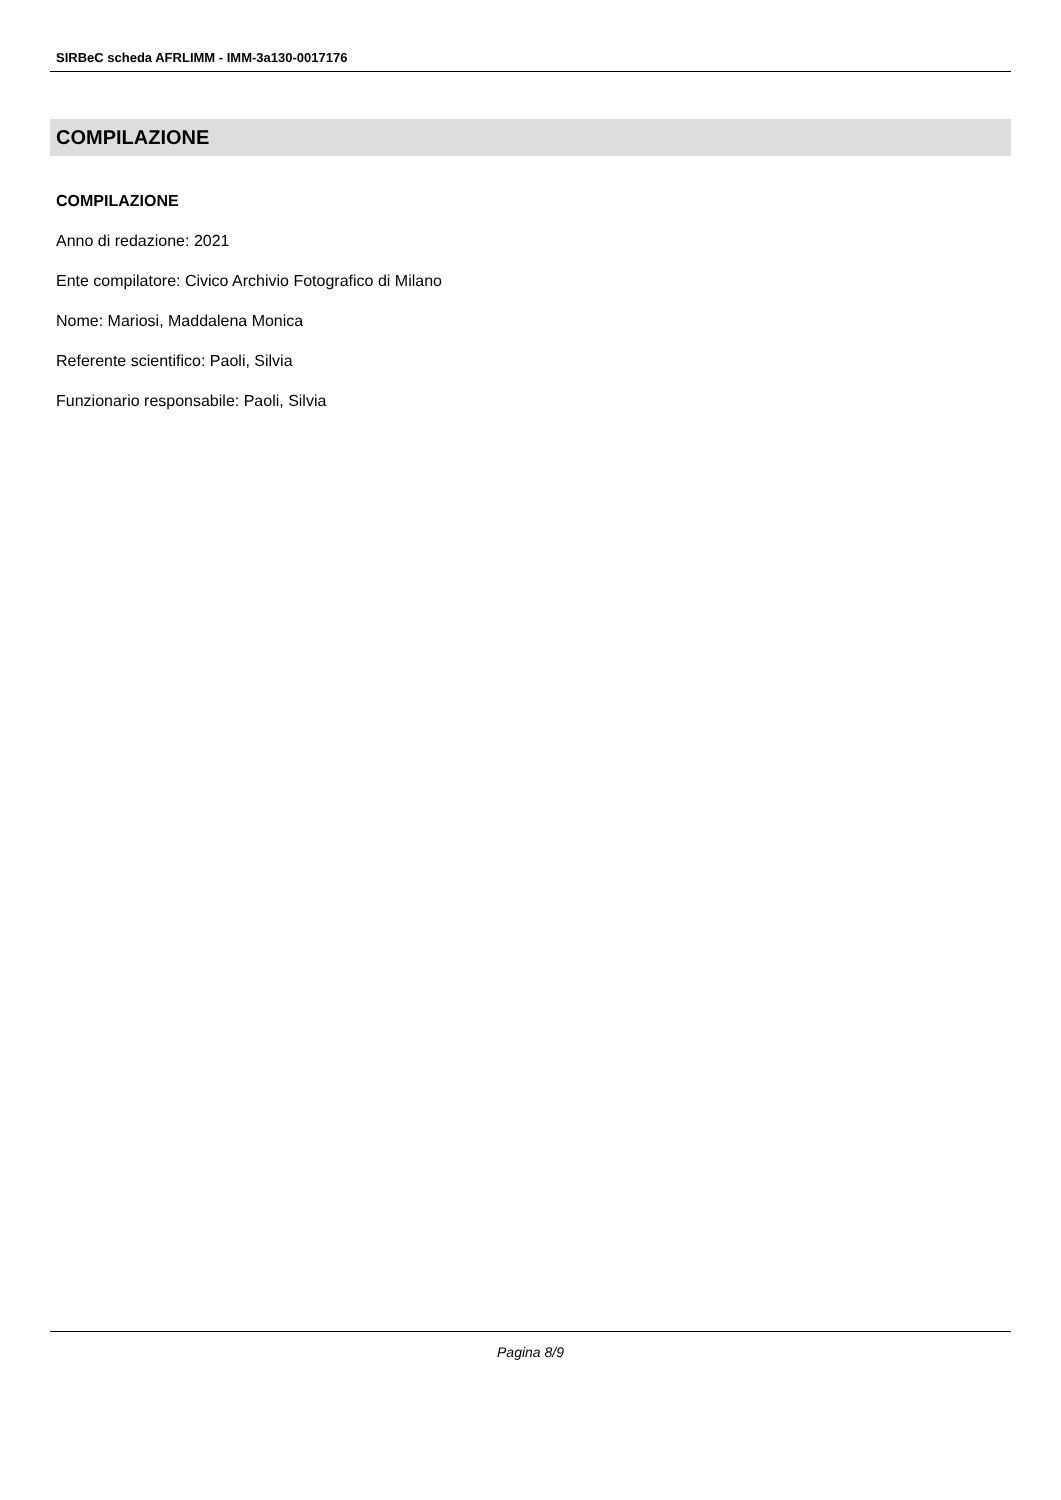SIRBeC scheda AFRLIMM - IMM-3a130-0017176
COMPILAZIONE
COMPILAZIONE
Anno di redazione: 2021
Ente compilatore: Civico Archivio Fotografico di Milano
Nome: Mariosi, Maddalena Monica
Referente scientifico: Paoli, Silvia
Funzionario responsabile: Paoli, Silvia
Pagina 8/9